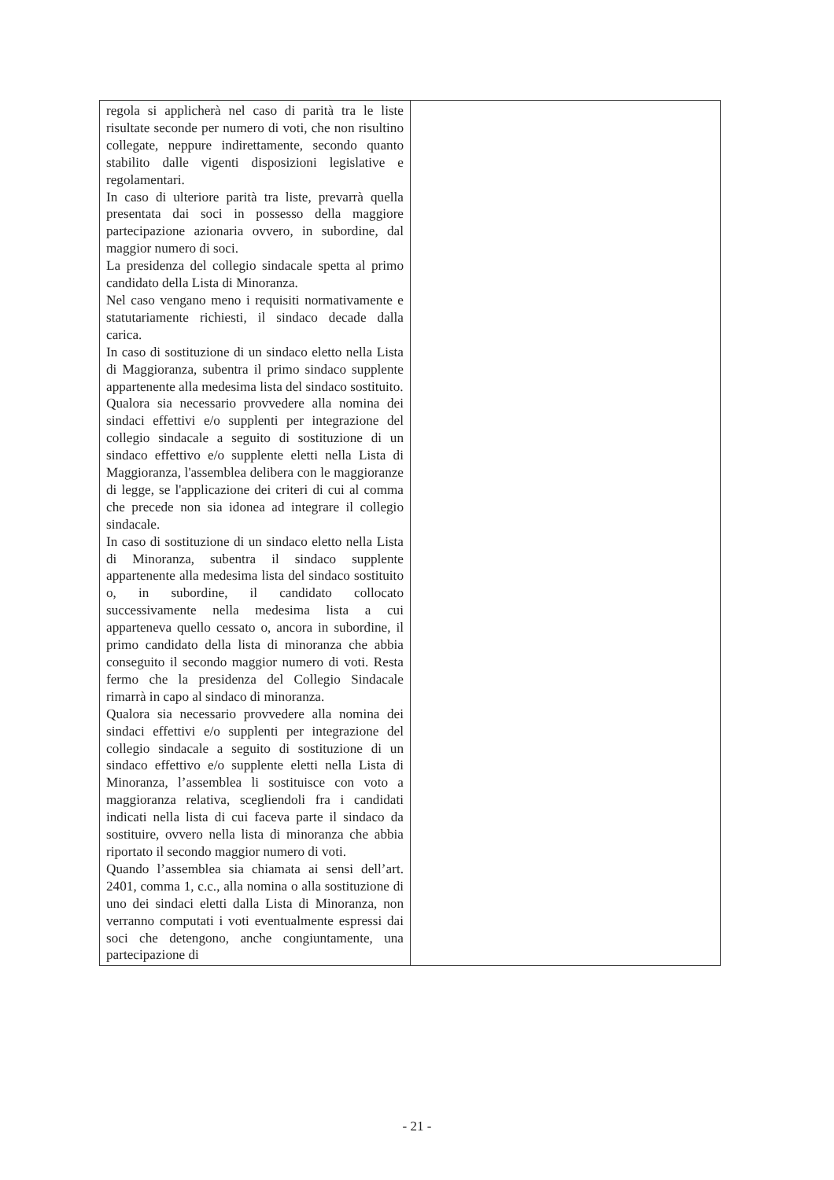| regola si applicherà nel caso di parità tra le liste risultate seconde per numero di voti, che non risultino collegate, neppure indirettamente, secondo quanto stabilito dalle vigenti disposizioni legislative e regolamentari. In caso di ulteriore parità tra liste, prevarrà quella presentata dai soci in possesso della maggiore partecipazione azionaria ovvero, in subordine, dal maggior numero di soci. La presidenza del collegio sindacale spetta al primo candidato della Lista di Minoranza. Nel caso vengano meno i requisiti normativamente e statutariamente richiesti, il sindaco decade dalla carica. In caso di sostituzione di un sindaco eletto nella Lista di Maggioranza, subentra il primo sindaco supplente appartenente alla medesima lista del sindaco sostituito. Qualora sia necessario provvedere alla nomina dei sindaci effettivi e/o supplenti per integrazione del collegio sindacale a seguito di sostituzione di un sindaco effettivo e/o supplente eletti nella Lista di Maggioranza, l'assemblea delibera con le maggioranze di legge, se l'applicazione dei criteri di cui al comma che precede non sia idonea ad integrare il collegio sindacale. In caso di sostituzione di un sindaco eletto nella Lista di Minoranza, subentra il sindaco supplente appartenente alla medesima lista del sindaco sostituito o, in subordine, il candidato collocato successivamente nella medesima lista a cui apparteneva quello cessato o, ancora in subordine, il primo candidato della lista di minoranza che abbia conseguito il secondo maggior numero di voti. Resta fermo che la presidenza del Collegio Sindacale rimarrà in capo al sindaco di minoranza. Qualora sia necessario provvedere alla nomina dei sindaci effettivi e/o supplenti per integrazione del collegio sindacale a seguito di sostituzione di un sindaco effettivo e/o supplente eletti nella Lista di Minoranza, l’assemblea li sostituisce con voto a maggioranza relativa, scegliendoli fra i candidati indicati nella lista di cui faceva parte il sindaco da sostituire, ovvero nella lista di minoranza che abbia riportato il secondo maggior numero di voti. Quando l’assemblea sia chiamata ai sensi dell’art. 2401, comma 1, c.c., alla nomina o alla sostituzione di uno dei sindaci eletti dalla Lista di Minoranza, non verranno computati i voti eventualmente espressi dai soci che detengono, anche congiuntamente, una partecipazione di | |
- 21 -